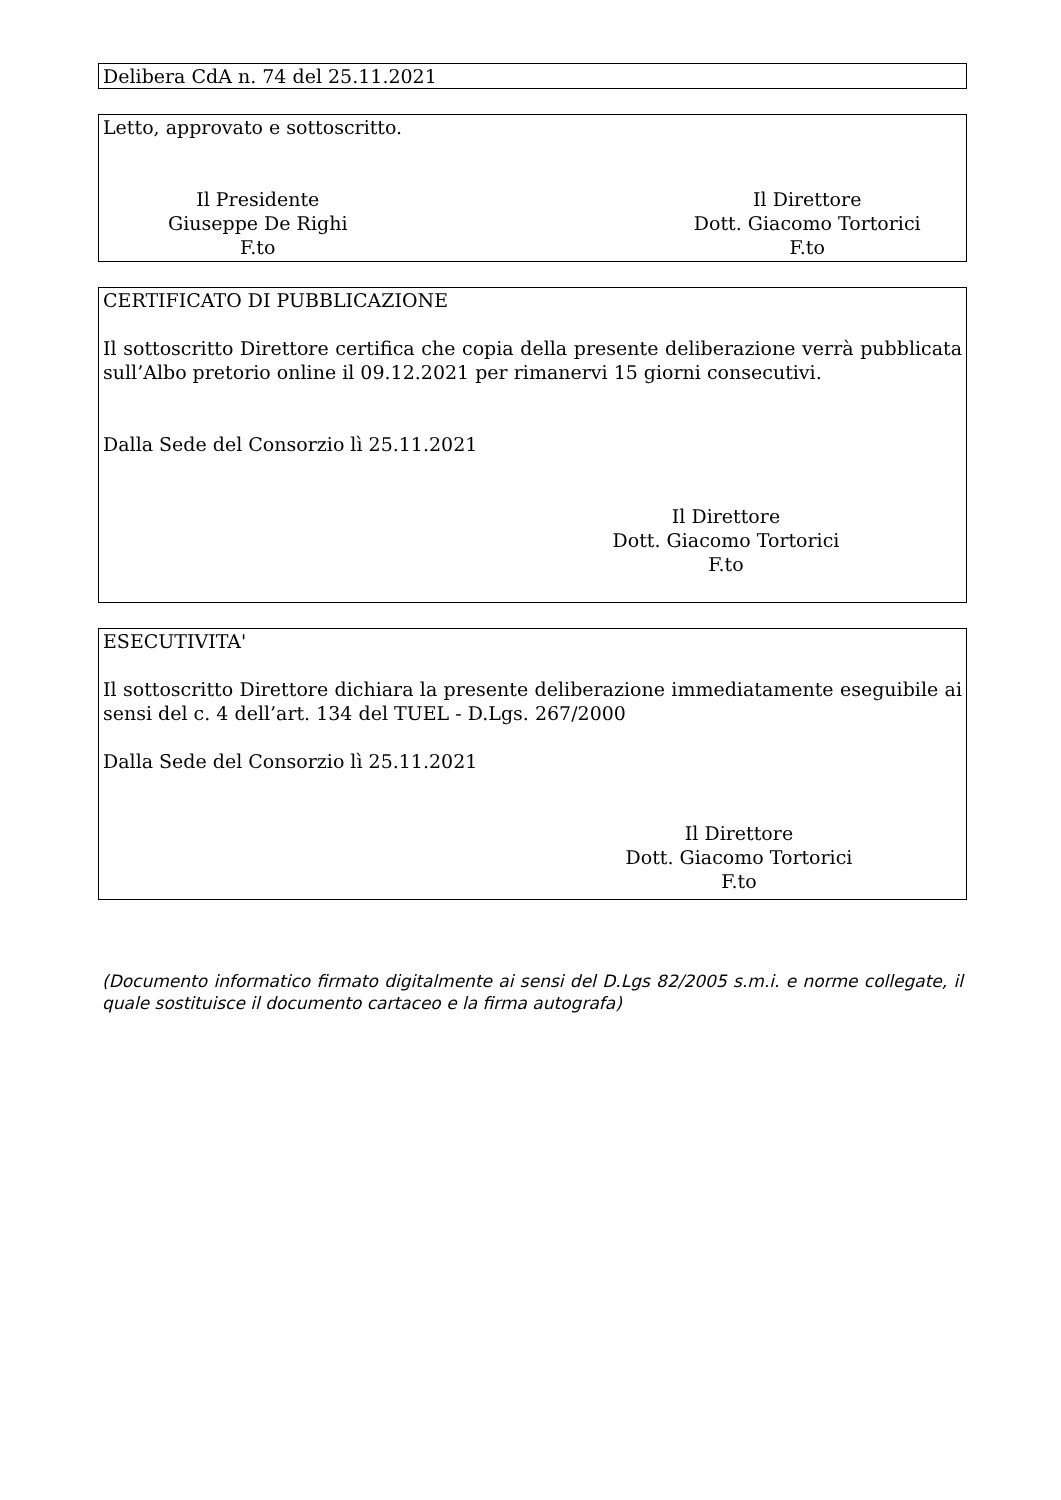Delibera CdA n. 74 del 25.11.2021
Letto, approvato e sottoscritto.
Il Presidente
Giuseppe De Righi
F.to
Il Direttore
Dott. Giacomo Tortorici
F.to
CERTIFICATO DI PUBBLICAZIONE
Il sottoscritto Direttore certifica che copia della presente deliberazione verrà pubblicata sull’Albo pretorio online il 09.12.2021 per rimanervi 15 giorni consecutivi.
Dalla Sede del Consorzio lì 25.11.2021
Il Direttore
Dott. Giacomo Tortorici
F.to
ESECUTIVITA'
Il sottoscritto Direttore dichiara la presente deliberazione immediatamente eseguibile ai sensi del c. 4 dell’art. 134 del TUEL - D.Lgs. 267/2000
Dalla Sede del Consorzio lì 25.11.2021
Il Direttore
Dott. Giacomo Tortorici
F.to
(Documento informatico firmato digitalmente ai sensi del D.Lgs 82/2005 s.m.i. e norme collegate, il quale sostituisce il documento cartaceo e la firma autografa)